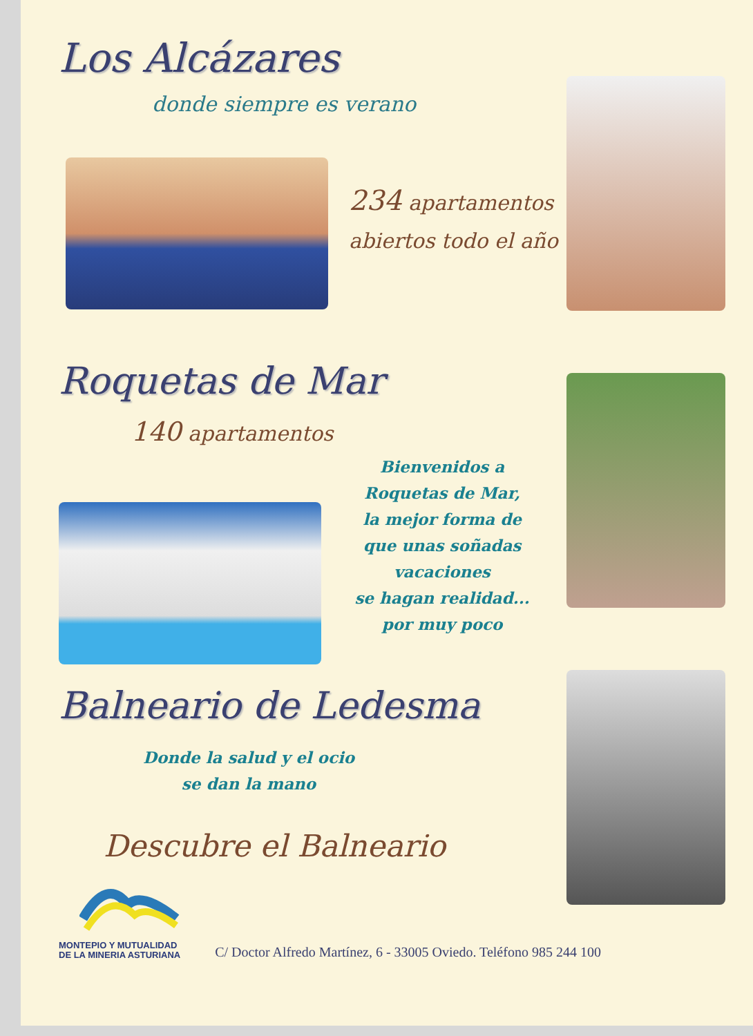Los Alcázares
donde siempre es verano
234 apartamentos
abiertos todo el año
Roquetas de Mar
140 apartamentos
Bienvenidos a
Roquetas de Mar,
la mejor forma de
que unas soñadas
vacaciones
se hagan realidad...
por muy poco
Balneario de Ledesma
Donde la salud y el ocio
se dan la mano
Descubre el Balneario
MONTEPIO Y MUTUALIDAD
DE LA MINERIA ASTURIANA
C/ Doctor Alfredo Martínez, 6 - 33005 Oviedo. Teléfono 985 244 100